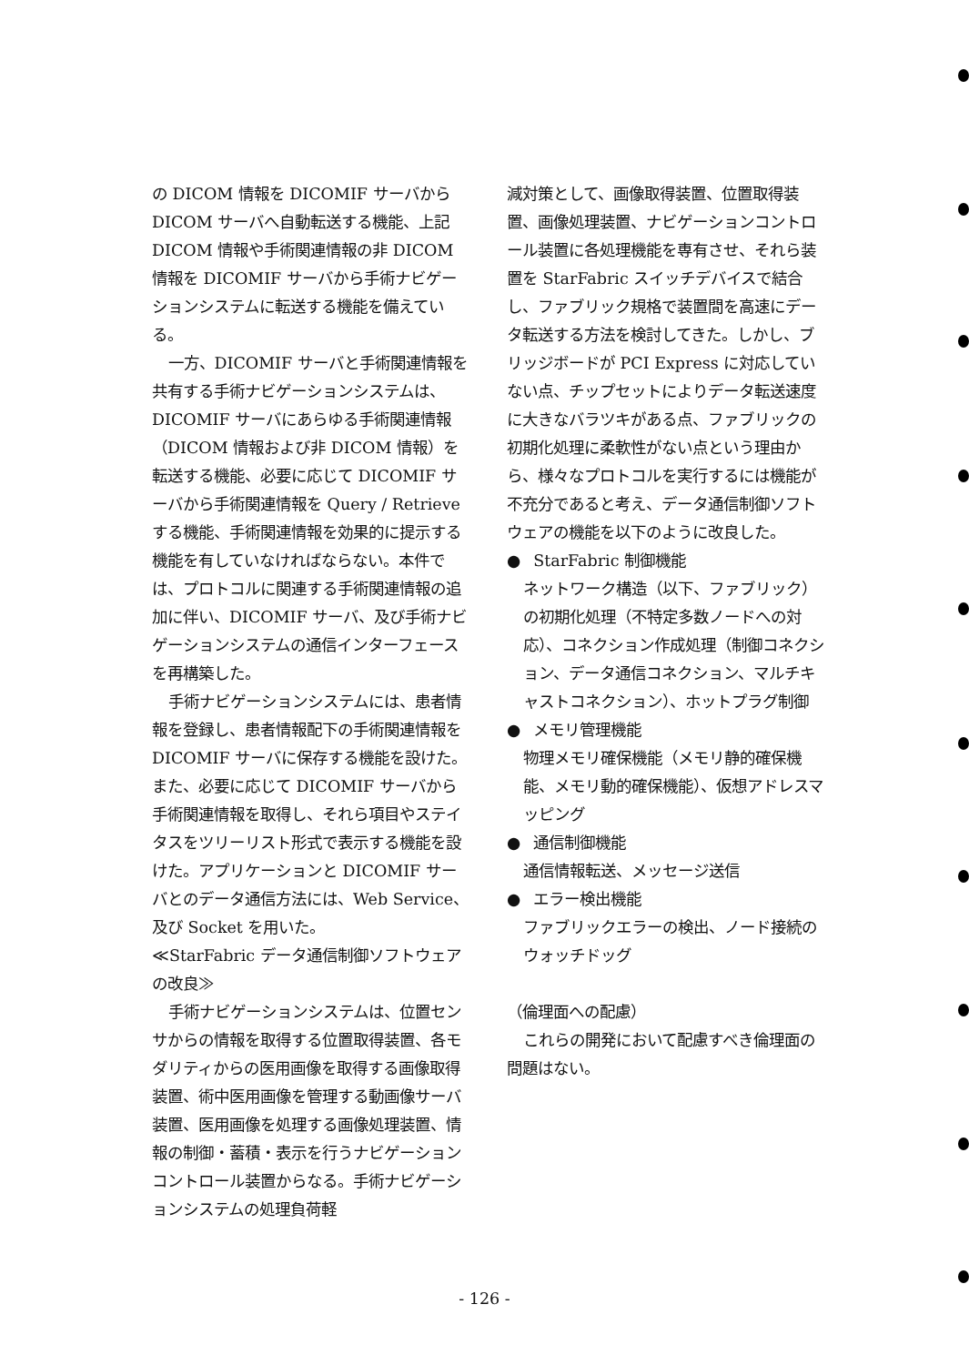の DICOM 情報を DICOMIF サーバから DICOM サーバへ自動転送する機能、上記 DICOM 情報や手術関連情報の非 DICOM 情報を DICOMIF サーバから手術ナビゲーションシステムに転送する機能を備えている。
一方、DICOMIF サーバと手術関連情報を共有する手術ナビゲーションシステムは、DICOMIF サーバにあらゆる手術関連情報（DICOM 情報および非 DICOM 情報）を転送する機能、必要に応じて DICOMIF サーバから手術関連情報を Query / Retrieve する機能、手術関連情報を効果的に提示する機能を有していなければならない。本件では、プロトコルに関連する手術関連情報の追加に伴い、DICOMIF サーバ、及び手術ナビゲーションシステムの通信インターフェースを再構築した。
手術ナビゲーションシステムには、患者情報を登録し、患者情報配下の手術関連情報を DICOMIF サーバに保存する機能を設けた。また、必要に応じて DICOMIF サーバから手術関連情報を取得し、それら項目やステイタスをツリーリスト形式で表示する機能を設けた。アプリケーションと DICOMIF サーバとのデータ通信方法には、Web Service、及び Socket を用いた。
≪StarFabric データ通信制御ソフトウェアの改良≫
手術ナビゲーションシステムは、位置センサからの情報を取得する位置取得装置、各モダリティからの医用画像を取得する画像取得装置、術中医用画像を管理する動画像サーバ装置、医用画像を処理する画像処理装置、情報の制御・蓄積・表示を行うナビゲーションコントロール装置からなる。手術ナビゲーションシステムの処理負荷軽
減対策として、画像取得装置、位置取得装置、画像処理装置、ナビゲーションコントロール装置に各処理機能を専有させ、それら装置を StarFabric スイッチデバイスで結合し、ファブリック規格で装置間を高速にデータ転送する方法を検討してきた。しかし、ブリッジボードが PCI Express に対応していない点、チップセットによりデータ転送速度に大きなバラツキがある点、ファブリックの初期化処理に柔軟性がない点という理由から、様々なプロトコルを実行するには機能が不充分であると考え、データ通信制御ソフトウェアの機能を以下のように改良した。
● StarFabric 制御機能
ネットワーク構造（以下、ファブリック）の初期化処理（不特定多数ノードへの対応）、コネクション作成処理（制御コネクション、データ通信コネクション、マルチキャストコネクション）、ホットプラグ制御
● メモリ管理機能
物理メモリ確保機能（メモリ静的確保機能、メモリ動的確保機能）、仮想アドレスマッピング
● 通信制御機能
通信情報転送、メッセージ送信
● エラー検出機能
ファブリックエラーの検出、ノード接続のウォッチドッグ
（倫理面への配慮）
これらの開発において配慮すべき倫理面の問題はない。
- 126 -